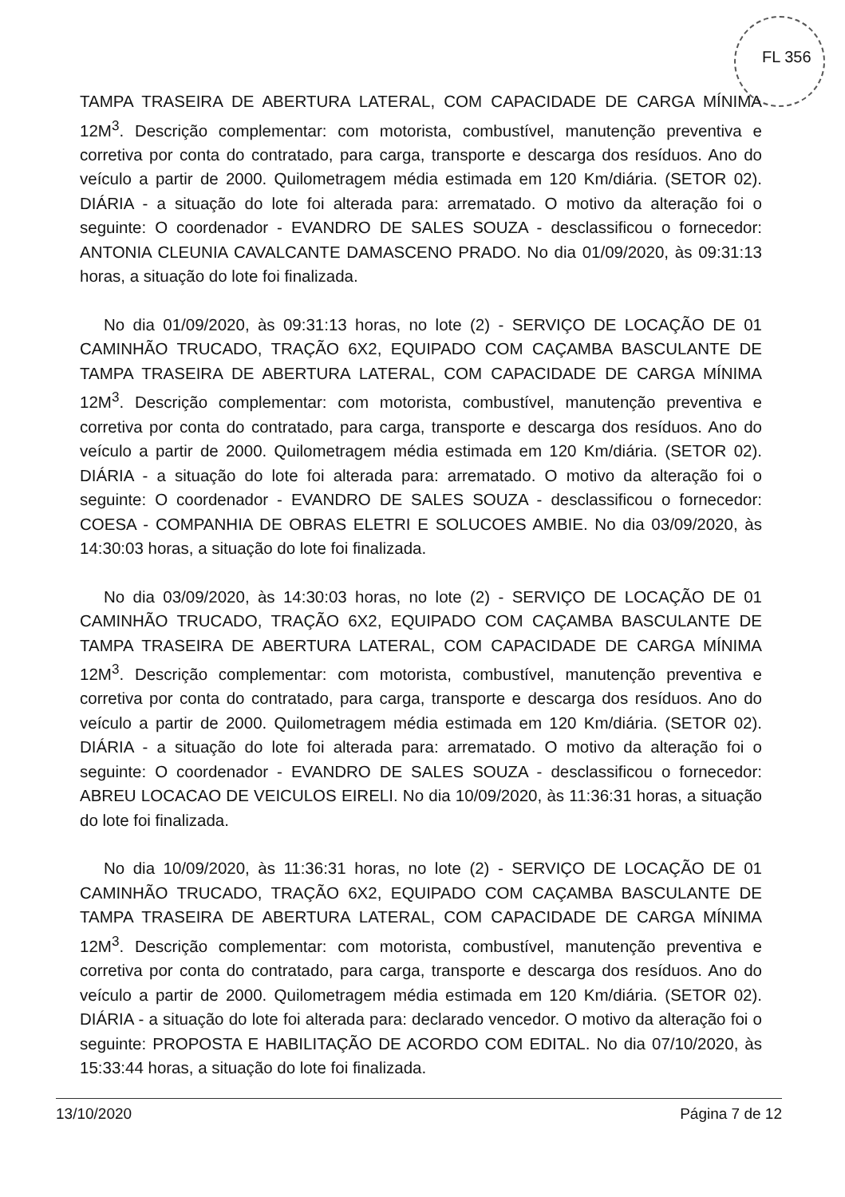FL 356
TAMPA TRASEIRA DE ABERTURA LATERAL, COM CAPACIDADE DE CARGA MÍNIMA 12M<sup>3</sup>. Descrição complementar: com motorista, combustível, manutenção preventiva e corretiva por conta do contratado, para carga, transporte e descarga dos resíduos. Ano do veículo a partir de 2000. Quilometragem média estimada em 120 Km/diária. (SETOR 02). DIÁRIA - a situação do lote foi alterada para: arrematado. O motivo da alteração foi o seguinte: O coordenador - EVANDRO DE SALES SOUZA - desclassificou o fornecedor: ANTONIA CLEUNIA CAVALCANTE DAMASCENO PRADO. No dia 01/09/2020, às 09:31:13 horas, a situação do lote foi finalizada.
No dia 01/09/2020, às 09:31:13 horas, no lote (2) - SERVIÇO DE LOCAÇÃO DE 01 CAMINHÃO TRUCADO, TRAÇÃO 6X2, EQUIPADO COM CAÇAMBA BASCULANTE DE TAMPA TRASEIRA DE ABERTURA LATERAL, COM CAPACIDADE DE CARGA MÍNIMA 12M<sup>3</sup>. Descrição complementar: com motorista, combustível, manutenção preventiva e corretiva por conta do contratado, para carga, transporte e descarga dos resíduos. Ano do veículo a partir de 2000. Quilometragem média estimada em 120 Km/diária. (SETOR 02). DIÁRIA - a situação do lote foi alterada para: arrematado. O motivo da alteração foi o seguinte: O coordenador - EVANDRO DE SALES SOUZA - desclassificou o fornecedor: COESA - COMPANHIA DE OBRAS ELETRI E SOLUCOES AMBIE. No dia 03/09/2020, às 14:30:03 horas, a situação do lote foi finalizada.
No dia 03/09/2020, às 14:30:03 horas, no lote (2) - SERVIÇO DE LOCAÇÃO DE 01 CAMINHÃO TRUCADO, TRAÇÃO 6X2, EQUIPADO COM CAÇAMBA BASCULANTE DE TAMPA TRASEIRA DE ABERTURA LATERAL, COM CAPACIDADE DE CARGA MÍNIMA 12M<sup>3</sup>. Descrição complementar: com motorista, combustível, manutenção preventiva e corretiva por conta do contratado, para carga, transporte e descarga dos resíduos. Ano do veículo a partir de 2000. Quilometragem média estimada em 120 Km/diária. (SETOR 02). DIÁRIA - a situação do lote foi alterada para: arrematado. O motivo da alteração foi o seguinte: O coordenador - EVANDRO DE SALES SOUZA - desclassificou o fornecedor: ABREU LOCACAO DE VEICULOS EIRELI. No dia 10/09/2020, às 11:36:31 horas, a situação do lote foi finalizada.
No dia 10/09/2020, às 11:36:31 horas, no lote (2) - SERVIÇO DE LOCAÇÃO DE 01 CAMINHÃO TRUCADO, TRAÇÃO 6X2, EQUIPADO COM CAÇAMBA BASCULANTE DE TAMPA TRASEIRA DE ABERTURA LATERAL, COM CAPACIDADE DE CARGA MÍNIMA 12M<sup>3</sup>. Descrição complementar: com motorista, combustível, manutenção preventiva e corretiva por conta do contratado, para carga, transporte e descarga dos resíduos. Ano do veículo a partir de 2000. Quilometragem média estimada em 120 Km/diária. (SETOR 02). DIÁRIA - a situação do lote foi alterada para: declarado vencedor. O motivo da alteração foi o seguinte: PROPOSTA E HABILITAÇÃO DE ACORDO COM EDITAL. No dia 07/10/2020, às 15:33:44 horas, a situação do lote foi finalizada.
13/10/2020 Página 7 de 12